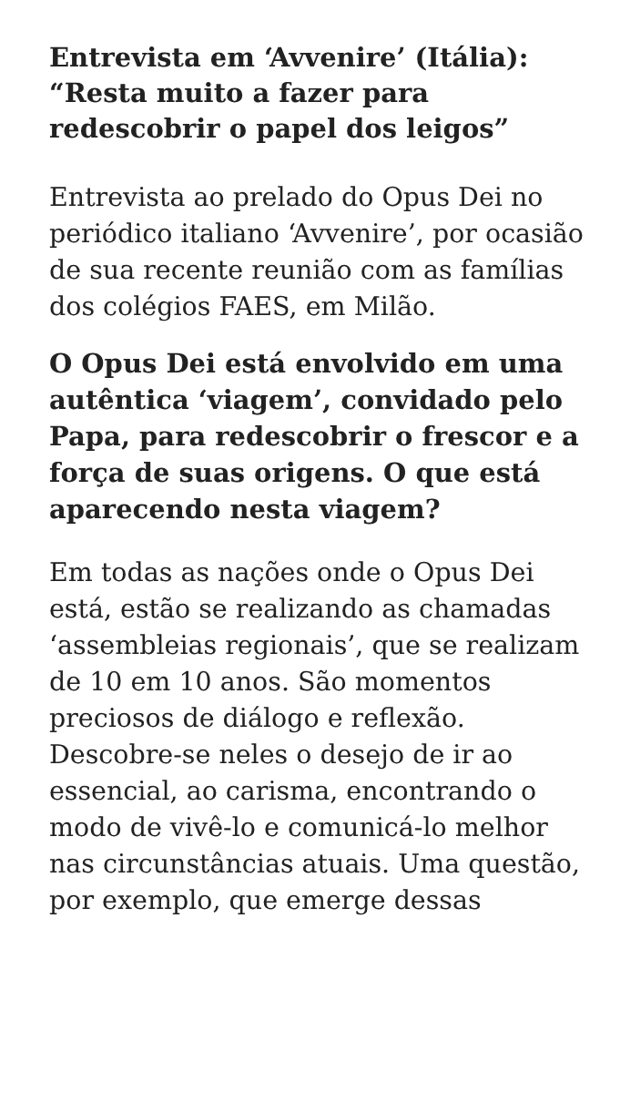Entrevista em ‘Avvenire’ (Itália): “Resta muito a fazer para redescobrir o papel dos leigos”
Entrevista ao prelado do Opus Dei no periódico italiano ‘Avvenire’, por ocasião de sua recente reunião com as famílias dos colégios FAES, em Milão.
O Opus Dei está envolvido em uma autêntica ‘viagem’, convidado pelo Papa, para redescobrir o frescor e a força de suas origens. O que está aparecendo nesta viagem?
Em todas as nações onde o Opus Dei está, estão se realizando as chamadas ‘assembleias regionais’, que se realizam de 10 em 10 anos. São momentos preciosos de diálogo e reflexão. Descobre-se neles o desejo de ir ao essencial, ao carisma, encontrando o modo de vivê-lo e comunicá-lo melhor nas circunstâncias atuais. Uma questão, por exemplo, que emerge dessas